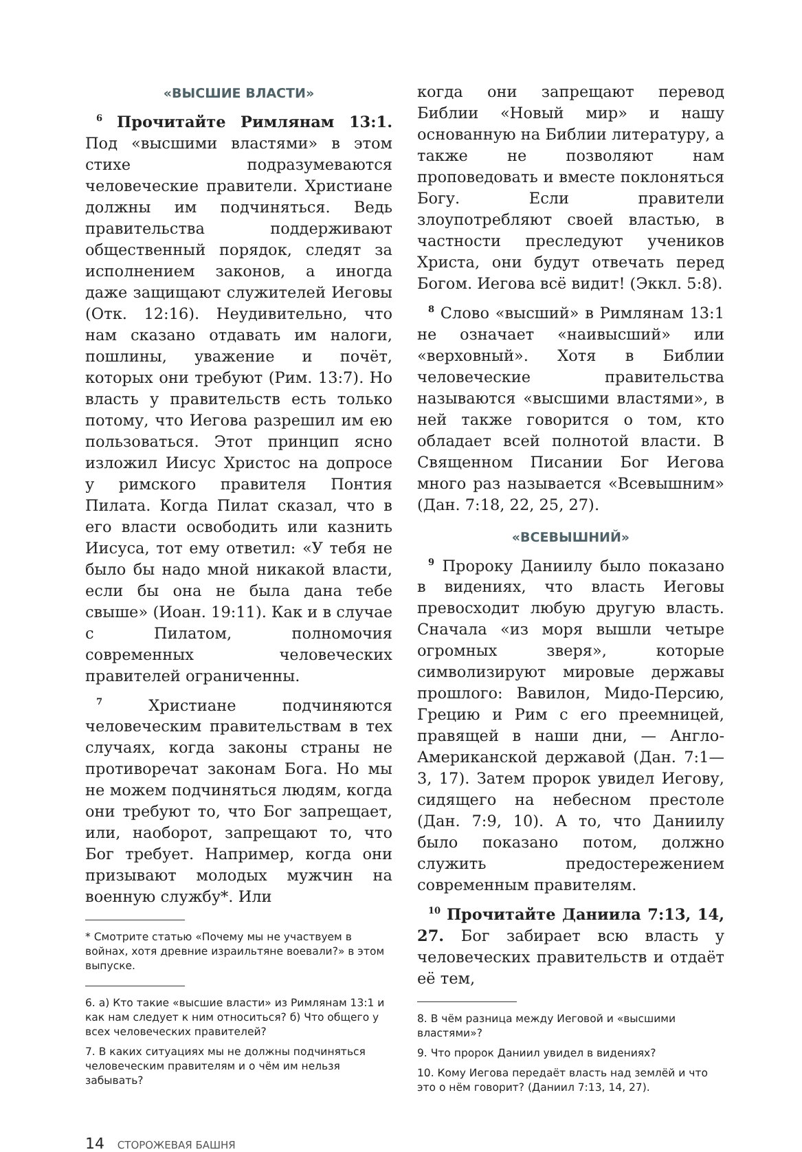«ВЫСШИЕ ВЛАСТИ»
<sup>6</sup> Прочитайте Римлянам 13:1. Под «высшими властями» в этом стихе подразумеваются человеческие правители. Христиане должны им подчиняться. Ведь правительства поддерживают общественный порядок, следят за исполнением законов, а иногда даже защищают служителей Иеговы (Отк. 12:16). Неудивительно, что нам сказано отдавать им налоги, пошлины, уважение и почёт, которых они требуют (Рим. 13:7). Но власть у правительств есть только потому, что Иегова разрешил им ею пользоваться. Этот принцип ясно изложил Иисус Христос на допросе у римского правителя Понтия Пилата. Когда Пилат сказал, что в его власти освободить или казнить Иисуса, тот ему ответил: «У тебя не было бы надо мной никакой власти, если бы она не была дана тебе свыше» (Иоан. 19:11). Как и в случае с Пилатом, полномочия современных человеческих правителей ограниченны.
<sup>7</sup> Христиане подчиняются человеческим правительствам в тех случаях, когда законы страны не противоречат законам Бога. Но мы не можем подчиняться людям, когда они требуют то, что Бог запрещает, или, наоборот, запрещают то, что Бог требует. Например, когда они призывают молодых мужчин на военную службу*. Или
* Смотрите статью «Почему мы не участвуем в войнах, хотя древние израильтяне воевали?» в этом выпуске.
6. а) Кто такие «высшие власти» из Римлянам 13:1 и как нам следует к ним относиться? б) Что общего у всех человеческих правителей?
7. В каких ситуациях мы не должны подчиняться человеческим правителям и о чём им нельзя забывать?
когда они запрещают перевод Библии «Новый мир» и нашу основанную на Библии литературу, а также не позволяют нам проповедовать и вместе поклоняться Богу. Если правители злоупотребляют своей властью, в частности преследуют учеников Христа, они будут отвечать перед Богом. Иегова всё видит! (Эккл. 5:8).
<sup>8</sup> Слово «высший» в Римлянам 13:1 не означает «наивысший» или «верховный». Хотя в Библии человеческие правительства называются «высшими властями», в ней также говорится о том, кто обладает всей полнотой власти. В Священном Писании Бог Иегова много раз называется «Всевышним» (Дан. 7:18, 22, 25, 27).
«ВСЕВЫШНИЙ»
<sup>9</sup> Пророку Даниилу было показано в видениях, что власть Иеговы превосходит любую другую власть. Сначала «из моря вышли четыре огромных зверя», которые символизируют мировые державы прошлого: Вавилон, Мидо-Персию, Грецию и Рим с его преемницей, правящей в наши дни, — Англо-Американской державой (Дан. 7:1—3, 17). Затем пророк увидел Иегову, сидящего на небесном престоле (Дан. 7:9, 10). А то, что Даниилу было показано потом, должно служить предостережением современным правителям.
<sup>10</sup> Прочитайте Даниила 7:13, 14, 27. Бог забирает всю власть у человеческих правительств и отдаёт её тем,
8. В чём разница между Иеговой и «высшими властями»?
9. Что пророк Даниил увидел в видениях?
10. Кому Иегова передаёт власть над землёй и что это о нём говорит? (Даниил 7:13, 14, 27).
14 СТОРОЖЕВАЯ БАШНЯ